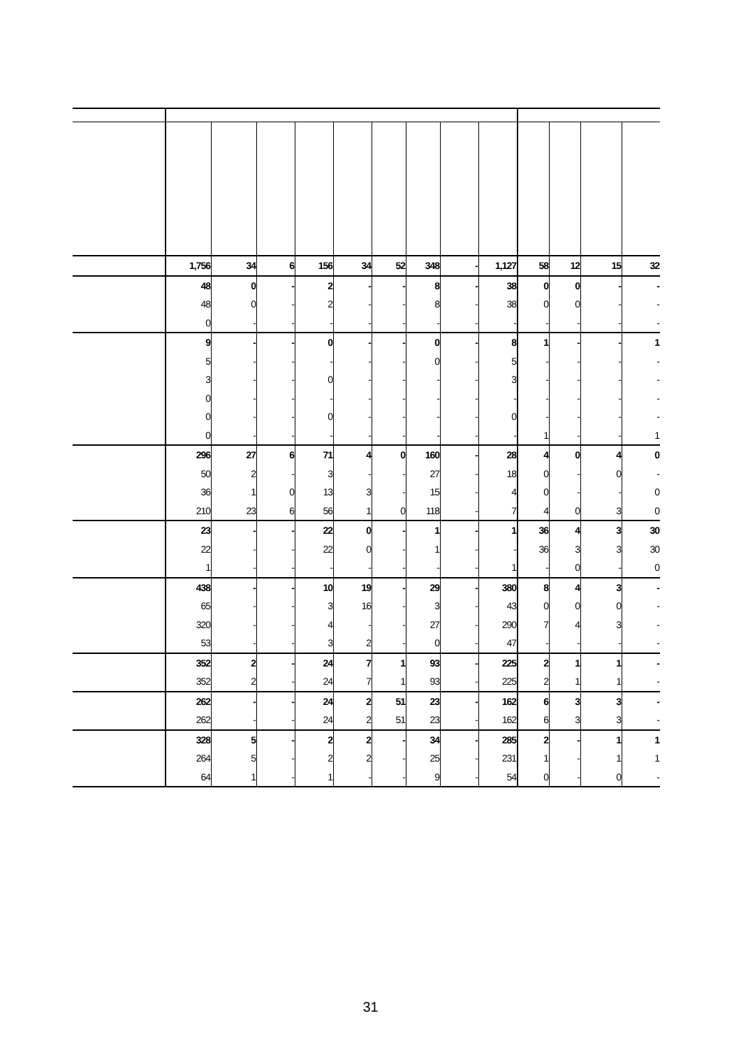| | 1,756 | 34 | 6 | 156 | 34 | 52 | 348 | - | 1,127 | 58 | 12 | 15 | 32 |
| | 48 | 0 | - | 2 | - | - | 8 | - | 38 | 0 | 0 | - | - |
| | 48 | 0 | - | 2 | - | - | 8 | - | 38 | 0 | 0 | - | - |
| | 0 | - | - | - | - | - | - | - | - | - | - | - | - |
| | 9 | - | - | 0 | - | - | 0 | - | 8 | 1 | - | - | 1 |
| | 5 | - | - | - | - | - | 0 | - | 5 | - | - | - | - |
| | 3 | - | - | 0 | - | - | - | - | 3 | - | - | - | - |
| | 0 | - | - | - | - | - | - | - | - | - | - | - | - |
| | 0 | - | - | 0 | - | - | - | - | 0 | - | - | - | - |
| | 0 | - | - | - | - | - | - | - | - | 1 | - | - | 1 |
| | 296 | 27 | 6 | 71 | 4 | 0 | 160 | - | 28 | 4 | 0 | 4 | 0 |
| | 50 | 2 | - | 3 | - | - | 27 | - | 18 | 0 | - | 0 | - |
| | 36 | 1 | 0 | 13 | 3 | - | 15 | - | 4 | 0 | - | - | 0 |
| | 210 | 23 | 6 | 56 | 1 | 0 | 118 | - | 7 | 4 | 0 | 3 | 0 |
| | 23 | - | - | 22 | 0 | - | 1 | - | 1 | 36 | 4 | 3 | 30 |
| | 22 | - | - | 22 | 0 | - | 1 | - | - | 36 | 3 | 3 | 30 |
| | 1 | - | - | - | - | - | - | - | 1 | - | 0 | - | 0 |
| | 438 | - | - | 10 | 19 | - | 29 | - | 380 | 8 | 4 | 3 | - |
| | 65 | - | - | 3 | 16 | - | 3 | - | 43 | 0 | 0 | 0 | - |
| | 320 | - | - | 4 | - | - | 27 | - | 290 | 7 | 4 | 3 | - |
| | 53 | - | - | 3 | 2 | - | 0 | - | 47 | - | - | - | - |
| | 352 | 2 | - | 24 | 7 | 1 | 93 | - | 225 | 2 | 1 | 1 | - |
| | 352 | 2 | - | 24 | 7 | 1 | 93 | - | 225 | 2 | 1 | 1 | - |
| | 262 | - | - | 24 | 2 | 51 | 23 | - | 162 | 6 | 3 | 3 | - |
| | 262 | - | - | 24 | 2 | 51 | 23 | - | 162 | 6 | 3 | 3 | - |
| | 328 | 5 | - | 2 | 2 | - | 34 | - | 285 | 2 | - | 1 | 1 |
| | 264 | 5 | - | 2 | 2 | - | 25 | - | 231 | 1 | - | 1 | 1 |
| | 64 | 1 | - | 1 | - | - | 9 | - | 54 | 0 | - | 0 | - |
31